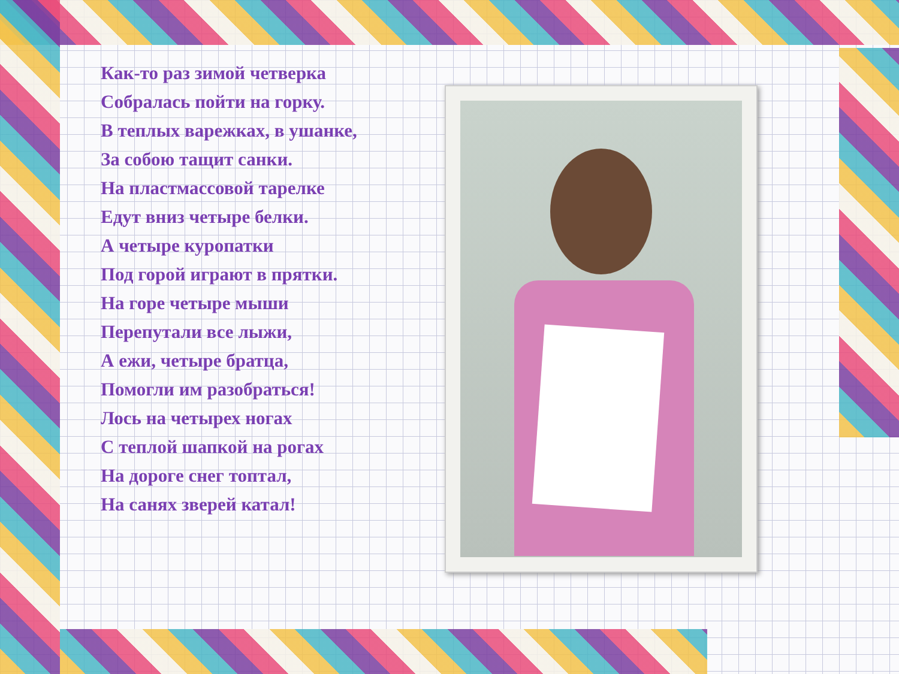Как-то раз зимой четверка
Собралась пойти на горку.
В теплых варежках, в ушанке,
За собою тащит санки.
На пластмассовой тарелке
Едут вниз четыре белки.
А четыре куропатки
Под горой играют в прятки.
На горе четыре мыши
Перепутали все лыжи,
А ежи, четыре братца,
Помогли им разобраться!
Лось на четырех ногах
С теплой шапкой на рогах
На дороге снег топтал,
На санях зверей катал!